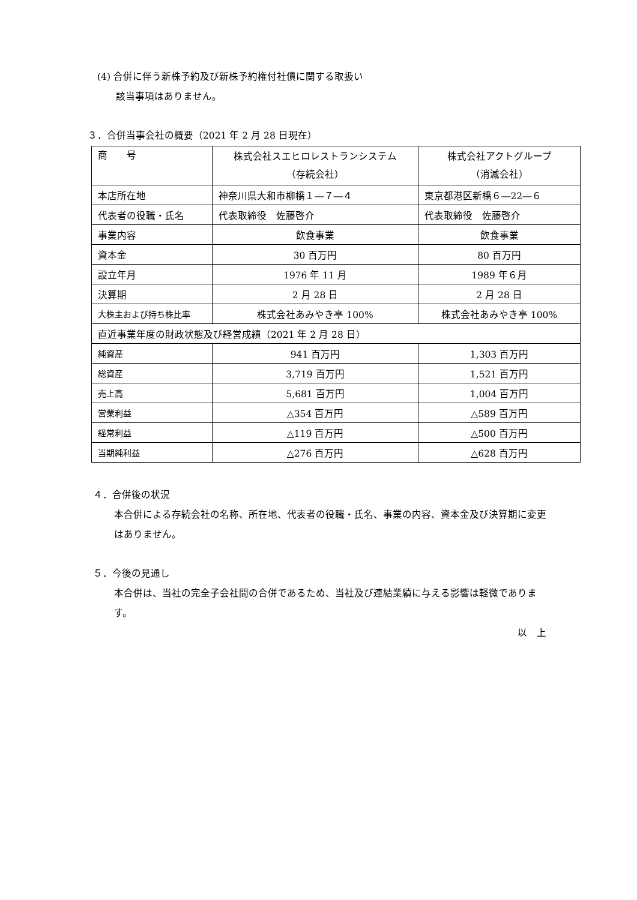(4) 合併に伴う新株予約及び新株予約権付社債に関する取扱い
該当事項はありません。
３．合併当事会社の概要（2021 年 2 月 28 日現在）
| 商 号 | 株式会社スエヒロレストランシステム （存続会社） | 株式会社アクトグループ （消滅会社） |
| 本店所在地 | 神奈川県大和市柳橋１―７―４ | 東京都港区新橋６―22―６ |
| 代表者の役職・氏名 | 代表取締役 佐藤啓介 | 代表取締役 佐藤啓介 |
| 事業内容 | 飲食事業 | 飲食事業 |
| 資本金 | 30 百万円 | 80 百万円 |
| 設立年月 | 1976 年 11 月 | 1989 年６月 |
| 決算期 | 2 月 28 日 | 2 月 28 日 |
| 大株主および持ち株比率 | 株式会社あみやき亭 100% | 株式会社あみやき亭 100% |
| 直近事業年度の財政状態及び経営成績（2021 年 2 月 28 日） | | |
| 純資産 | 941 百万円 | 1,303 百万円 |
| 総資産 | 3,719 百万円 | 1,521 百万円 |
| 売上高 | 5,681 百万円 | 1,004 百万円 |
| 営業利益 | △354 百万円 | △589 百万円 |
| 経常利益 | △119 百万円 | △500 百万円 |
| 当期純利益 | △276 百万円 | △628 百万円 |
４．合併後の状況
本合併による存続会社の名称、所在地、代表者の役職・氏名、事業の内容、資本金及び決算期に変更はありません。
５．今後の見通し
本合併は、当社の完全子会社間の合併であるため、当社及び連結業績に与える影響は軽微であります。
以　上